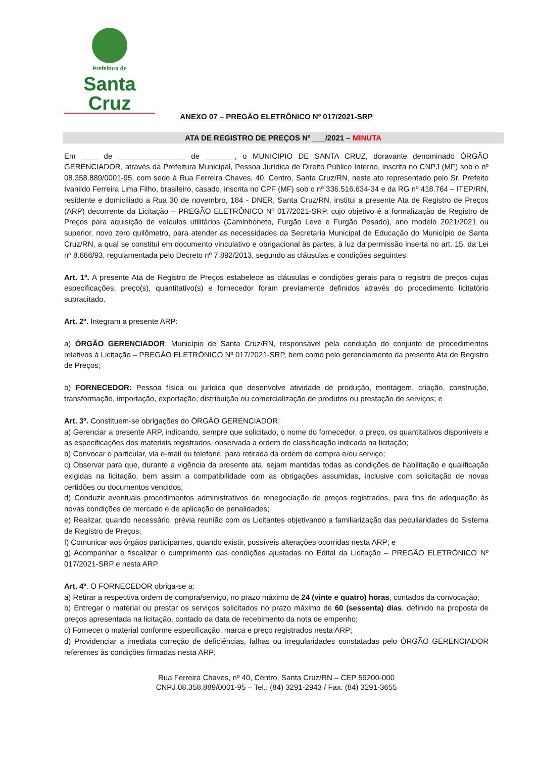Prefeitura de
Santa Cruz
ANEXO 07 – PREGÃO ELETRÔNICO Nº 017/2021-SRP
ATA DE REGISTRO DE PREÇOS Nº ___/2021 – MINUTA
Em ____ de ________________ de _______, o MUNICIPIO DE SANTA CRUZ, doravante denominado ÓRGÃO GERENCIADOR, através da Prefeitura Municipal, Pessoa Jurídica de Direito Público Interno, inscrita no CNPJ (MF) sob o nº 08.358.889/0001-95, com sede à Rua Ferreira Chaves, 40, Centro, Santa Cruz/RN, neste ato representado pelo Sr. Prefeito Ivanildo Ferreira Lima Filho, brasileiro, casado, inscrita no CPF (MF) sob o nº 336.516.634-34 e da RG nº 418.764 – ITEP/RN, residente e domiciliado a Rua 30 de novembro, 184 - DNER, Santa Cruz/RN, institui a presente Ata de Registro de Preços (ARP) decorrente da Licitação – PREGÃO ELETRÔNICO Nº 017/2021-SRP, cujo objetivo é a formalização de Registro de Preços para aquisição de veículos utilitários (Caminhonete, Furgão Leve e Furgão Pesado), ano modelo 2021/2021 ou superior, novo zero quilômetro, para atender as necessidades da Secretaria Municipal de Educação do Município de Santa Cruz/RN, a qual se constitui em documento vinculativo e obrigacional às partes, à luz da permissão inserta no art. 15, da Lei nº 8.666/93, regulamentada pelo Decreto nº 7.892/2013, segundo as cláusulas e condições seguintes:
Art. 1º. A presente Ata de Registro de Preços estabelece as cláusulas e condições gerais para o registro de preços cujas especificações, preço(s), quantitativo(s) e fornecedor foram previamente definidos através do procedimento licitatório supracitado.
Art. 2º. Integram a presente ARP:
a) ÓRGÃO GERENCIADOR: Município de Santa Cruz/RN, responsável pela condução do conjunto de procedimentos relativos à Licitação – PREGÃO ELETRÔNICO Nº 017/2021-SRP, bem como pelo gerenciamento da presente Ata de Registro de Preços;
b) FORNECEDOR: Pessoa física ou jurídica que desenvolve atividade de produção, montagem, criação, construção, transformação, importação, exportação, distribuição ou comercialização de produtos ou prestação de serviços; e
Art. 3º. Constituem-se obrigações do ÓRGÃO GERENCIADOR:
a) Gerenciar a presente ARP, indicando, sempre que solicitado, o nome do fornecedor, o preço, os quantitativos disponíveis e as especificações dos materiais registrados, observada a ordem de classificação indicada na licitação;
b) Convocar o particular, via e-mail ou telefone, para retirada da ordem de compra e/ou serviço;
c) Observar para que, durante a vigência da presente ata, sejam mantidas todas as condições de habilitação e qualificação exigidas na licitação, bem assim a compatibilidade com as obrigações assumidas, inclusive com solicitação de novas certidões ou documentos vencidos;
d) Conduzir eventuais procedimentos administrativos de renegociação de preços registrados, para fins de adequação às novas condições de mercado e de aplicação de penalidades;
e) Realizar, quando necessário, prévia reunião com os Licitantes objetivando a familiarização das peculiaridades do Sistema de Registro de Preços;
f) Comunicar aos órgãos participantes, quando existir, possíveis alterações ocorridas nesta ARP; e
g) Acompanhar e fiscalizar o cumprimento das condições ajustadas no Edital da Licitação – PREGÃO ELETRÔNICO Nº 017/2021-SRP e nesta ARP.
Art. 4º. O FORNECEDOR obriga-se a:
a) Retirar a respectiva ordem de compra/serviço, no prazo máximo de 24 (vinte e quatro) horas, contados da convocação;
b) Entregar o material ou prestar os serviços solicitados no prazo máximo de 60 (sessenta) dias, definido na proposta de preços apresentada na licitação, contado da data de recebimento da nota de empenho;
c) Fornecer o material conforme especificação, marca e preço registrados nesta ARP;
d) Providenciar a imediata correção de deficiências, falhas ou irregularidades constatadas pelo ÓRGÃO GERENCIADOR referentes às condições firmadas nesta ARP;
Rua Ferreira Chaves, nº 40, Centro, Santa Cruz/RN – CEP 59200-000
CNPJ 08.358.889/0001-95 – Tel.: (84) 3291-2943 / Fax: (84) 3291-3655